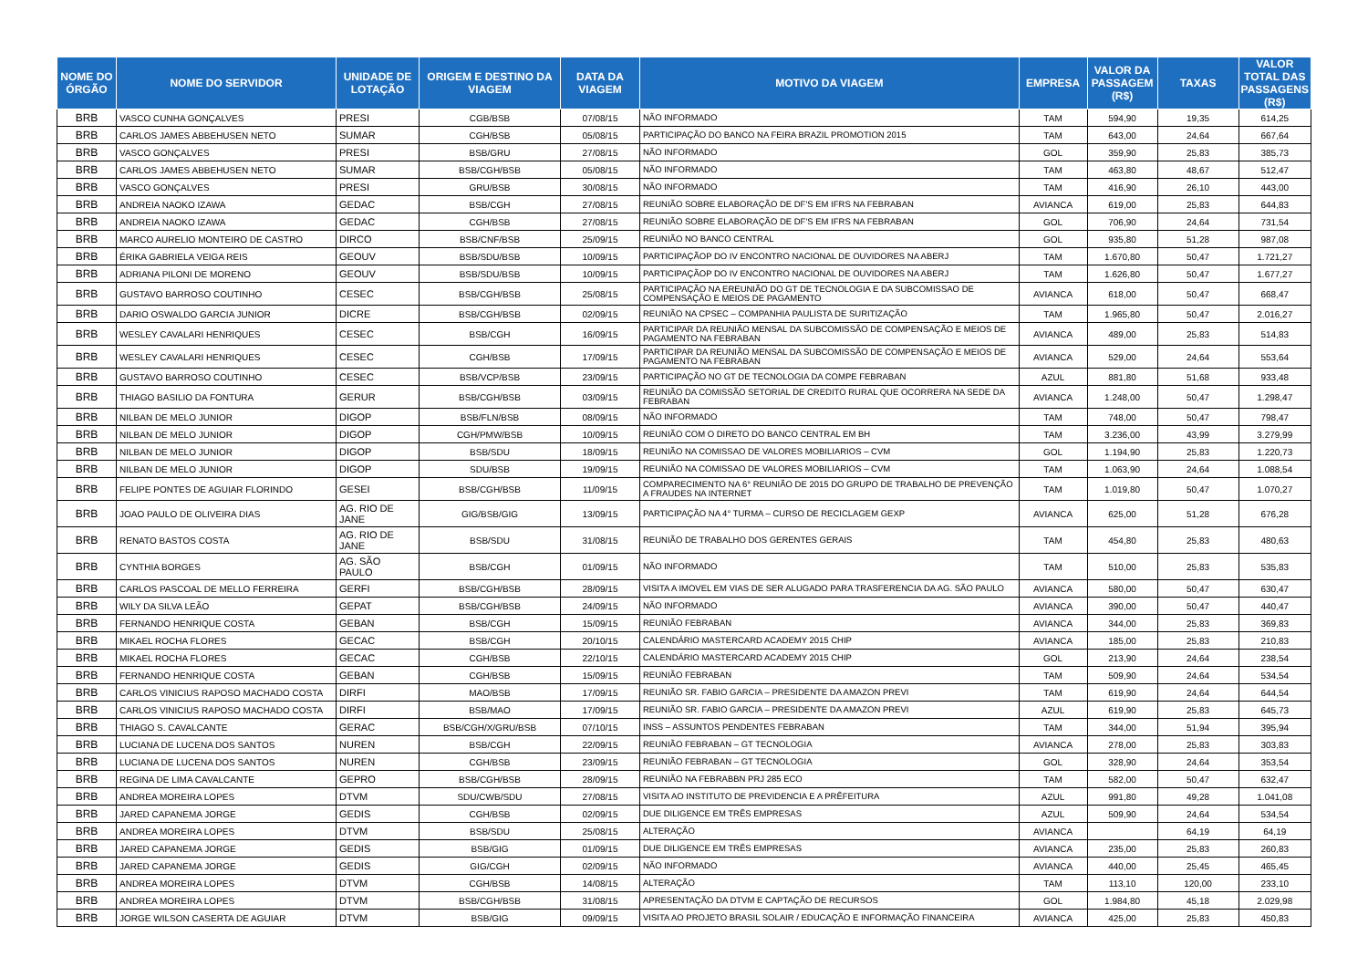| NOME DO ÓRGÃO | NOME DO SERVIDOR | UNIDADE DE LOTAÇÃO | ORIGEM E DESTINO DA VIAGEM | DATA DA VIAGEM | MOTIVO DA VIAGEM | EMPRESA | VALOR DA PASSAGEM (R$) | TAXAS | VALOR TOTAL DAS PASSAGENS (R$) |
| --- | --- | --- | --- | --- | --- | --- | --- | --- | --- |
| BRB | VASCO CUNHA GONÇALVES | PRESI | CGB/BSB | 07/08/15 | NÃO INFORMADO | TAM | 594,90 | 19,35 | 614,25 |
| BRB | CARLOS JAMES ABBEHUSEN NETO | SUMAR | CGH/BSB | 05/08/15 | PARTICIPAÇÃO DO BANCO NA FEIRA BRAZIL PROMOTION 2015 | TAM | 643,00 | 24,64 | 667,64 |
| BRB | VASCO GONÇALVES | PRESI | BSB/GRU | 27/08/15 | NÃO INFORMADO | GOL | 359,90 | 25,83 | 385,73 |
| BRB | CARLOS JAMES ABBEHUSEN NETO | SUMAR | BSB/CGH/BSB | 05/08/15 | NÃO INFORMADO | TAM | 463,80 | 48,67 | 512,47 |
| BRB | VASCO GONÇALVES | PRESI | GRU/BSB | 30/08/15 | NÃO INFORMADO | TAM | 416,90 | 26,10 | 443,00 |
| BRB | ANDREIA NAOKO IZAWA | GEDAC | BSB/CGH | 27/08/15 | REUNIÃO SOBRE ELABORAÇÃO DE DF'S EM IFRS NA FEBRABAN | AVIANCA | 619,00 | 25,83 | 644,83 |
| BRB | ANDREIA NAOKO IZAWA | GEDAC | CGH/BSB | 27/08/15 | REUNIÃO SOBRE ELABORAÇÃO DE DF'S EM IFRS NA FEBRABAN | GOL | 706,90 | 24,64 | 731,54 |
| BRB | MARCO AURELIO MONTEIRO DE CASTRO | DIRCO | BSB/CNF/BSB | 25/09/15 | REUNIÃO NO BANCO CENTRAL | GOL | 935,80 | 51,28 | 987,08 |
| BRB | ÉRIKA GABRIELA VEIGA REIS | GEOUV | BSB/SDU/BSB | 10/09/15 | PARTICIPAÇÃOP DO IV ENCONTRO NACIONAL DE OUVIDORES NA ABERJ | TAM | 1.670,80 | 50,47 | 1.721,27 |
| BRB | ADRIANA PILONI DE MORENO | GEOUV | BSB/SDU/BSB | 10/09/15 | PARTICIPAÇÃOP DO IV ENCONTRO NACIONAL DE OUVIDORES NA ABERJ | TAM | 1.626,80 | 50,47 | 1.677,27 |
| BRB | GUSTAVO BARROSO COUTINHO | CESEC | BSB/CGH/BSB | 25/08/15 | PARTICIPAÇÃO NA EREUNIÃO DO GT DE TECNOLOGIA E DA SUBCOMISSAO DE COMPENSAÇÃO E MEIOS DE PAGAMENTO | AVIANCA | 618,00 | 50,47 | 668,47 |
| BRB | DARIO OSWALDO GARCIA JUNIOR | DICRE | BSB/CGH/BSB | 02/09/15 | REUNIÃO NA CPSEC – COMPANHIA PAULISTA DE SURITIZAÇÃO | TAM | 1.965,80 | 50,47 | 2.016,27 |
| BRB | WESLEY CAVALARI HENRIQUES | CESEC | BSB/CGH | 16/09/15 | PARTICIPAR DA REUNIÃO MENSAL DA SUBCOMISSÃO DE COMPENSAÇÃO E MEIOS DE PAGAMENTO NA FEBRABAN | AVIANCA | 489,00 | 25,83 | 514,83 |
| BRB | WESLEY CAVALARI HENRIQUES | CESEC | CGH/BSB | 17/09/15 | PARTICIPAR DA REUNIÃO MENSAL DA SUBCOMISSÃO DE COMPENSAÇÃO E MEIOS DE PAGAMENTO NA FEBRABAN | AVIANCA | 529,00 | 24,64 | 553,64 |
| BRB | GUSTAVO BARROSO COUTINHO | CESEC | BSB/VCP/BSB | 23/09/15 | PARTICIPAÇÃO NO GT DE TECNOLOGIA DA COMPE FEBRABAN | AZUL | 881,80 | 51,68 | 933,48 |
| BRB | THIAGO BASILIO DA FONTURA | GERUR | BSB/CGH/BSB | 03/09/15 | REUNIÃO DA COMISSÃO SETORIAL DE CREDITO RURAL QUE OCORRERA NA SEDE DA FEBRABAN | AVIANCA | 1.248,00 | 50,47 | 1.298,47 |
| BRB | NILBAN DE MELO JUNIOR | DIGOP | BSB/FLN/BSB | 08/09/15 | NÃO INFORMADO | TAM | 748,00 | 50,47 | 798,47 |
| BRB | NILBAN DE MELO JUNIOR | DIGOP | CGH/PMW/BSB | 10/09/15 | REUNIÃO COM O DIRETO DO BANCO CENTRAL EM BH | TAM | 3.236,00 | 43,99 | 3.279,99 |
| BRB | NILBAN DE MELO JUNIOR | DIGOP | BSB/SDU | 18/09/15 | REUNIÃO NA COMISSAO DE VALORES MOBILIARIOS – CVM | GOL | 1.194,90 | 25,83 | 1.220,73 |
| BRB | NILBAN DE MELO JUNIOR | DIGOP | SDU/BSB | 19/09/15 | REUNIÃO NA COMISSAO DE VALORES MOBILIARIOS – CVM | TAM | 1.063,90 | 24,64 | 1.088,54 |
| BRB | FELIPE PONTES DE AGUIAR FLORINDO | GESEI | BSB/CGH/BSB | 11/09/15 | COMPARECIMENTO NA 6° REUNIÃO DE 2015 DO GRUPO DE TRABALHO DE PREVENÇÃO A FRAUDES NA INTERNET | TAM | 1.019,80 | 50,47 | 1.070,27 |
| BRB | JOAO PAULO DE OLIVEIRA DIAS | AG. RIO DE JANE | GIG/BSB/GIG | 13/09/15 | PARTICIPAÇÃO NA 4° TURMA – CURSO DE RECICLAGEM GEXP | AVIANCA | 625,00 | 51,28 | 676,28 |
| BRB | RENATO BASTOS COSTA | AG. RIO DE JANE | BSB/SDU | 31/08/15 | REUNIÃO DE TRABALHO DOS GERENTES GERAIS | TAM | 454,80 | 25,83 | 480,63 |
| BRB | CYNTHIA BORGES | AG. SÃO PAULO | BSB/CGH | 01/09/15 | NÃO INFORMADO | TAM | 510,00 | 25,83 | 535,83 |
| BRB | CARLOS PASCOAL DE MELLO FERREIRA | GERFI | BSB/CGH/BSB | 28/09/15 | VISITA A IMOVEL EM VIAS DE SER ALUGADO PARA TRASFERENCIA DA AG. SÃO PAULO | AVIANCA | 580,00 | 50,47 | 630,47 |
| BRB | WILY DA SILVA LEÃO | GEPAT | BSB/CGH/BSB | 24/09/15 | NÃO INFORMADO | AVIANCA | 390,00 | 50,47 | 440,47 |
| BRB | FERNANDO HENRIQUE COSTA | GEBAN | BSB/CGH | 15/09/15 | REUNIÃO FEBRABAN | AVIANCA | 344,00 | 25,83 | 369,83 |
| BRB | MIKAEL ROCHA FLORES | GECAC | BSB/CGH | 20/10/15 | CALENDÁRIO MASTERCARD ACADEMY 2015 CHIP | AVIANCA | 185,00 | 25,83 | 210,83 |
| BRB | MIKAEL ROCHA FLORES | GECAC | CGH/BSB | 22/10/15 | CALENDÁRIO MASTERCARD ACADEMY 2015 CHIP | GOL | 213,90 | 24,64 | 238,54 |
| BRB | FERNANDO HENRIQUE COSTA | GEBAN | CGH/BSB | 15/09/15 | REUNIÃO FEBRABAN | TAM | 509,90 | 24,64 | 534,54 |
| BRB | CARLOS VINICIUS RAPOSO MACHADO COSTA | DIRFI | MAO/BSB | 17/09/15 | REUNIÃO SR. FABIO GARCIA – PRESIDENTE DA AMAZON PREVI | TAM | 619,90 | 24,64 | 644,54 |
| BRB | CARLOS VINICIUS RAPOSO MACHADO COSTA | DIRFI | BSB/MAO | 17/09/15 | REUNIÃO SR. FABIO GARCIA – PRESIDENTE DA AMAZON PREVI | AZUL | 619,90 | 25,83 | 645,73 |
| BRB | THIAGO S. CAVALCANTE | GERAC | BSB/CGH/X/GRU/BSB | 07/10/15 | INSS – ASSUNTOS PENDENTES FEBRABAN | TAM | 344,00 | 51,94 | 395,94 |
| BRB | LUCIANA DE LUCENA DOS SANTOS | NUREN | BSB/CGH | 22/09/15 | REUNIÃO FEBRABAN – GT TECNOLOGIA | AVIANCA | 278,00 | 25,83 | 303,83 |
| BRB | LUCIANA DE LUCENA DOS SANTOS | NUREN | CGH/BSB | 23/09/15 | REUNIÃO FEBRABAN – GT TECNOLOGIA | GOL | 328,90 | 24,64 | 353,54 |
| BRB | REGINA DE LIMA CAVALCANTE | GEPRO | BSB/CGH/BSB | 28/09/15 | REUNIÃO NA FEBRABBN PRJ 285 ECO | TAM | 582,00 | 50,47 | 632,47 |
| BRB | ANDREA MOREIRA LOPES | DTVM | SDU/CWB/SDU | 27/08/15 | VISITA AO INSTITUTO DE PREVIDENCIA E A PRÊFEITURA | AZUL | 991,80 | 49,28 | 1.041,08 |
| BRB | JARED CAPANEMA JORGE | GEDIS | CGH/BSB | 02/09/15 | DUE DILIGENCE EM TRÊS EMPRESAS | AZUL | 509,90 | 24,64 | 534,54 |
| BRB | ANDREA MOREIRA LOPES | DTVM | BSB/SDU | 25/08/15 | ALTERAÇÃO | AVIANCA | | 64,19 | 64,19 |
| BRB | JARED CAPANEMA JORGE | GEDIS | BSB/GIG | 01/09/15 | DUE DILIGENCE EM TRÊS EMPRESAS | AVIANCA | 235,00 | 25,83 | 260,83 |
| BRB | JARED CAPANEMA JORGE | GEDIS | GIG/CGH | 02/09/15 | NÃO INFORMADO | AVIANCA | 440,00 | 25,45 | 465,45 |
| BRB | ANDREA MOREIRA LOPES | DTVM | CGH/BSB | 14/08/15 | ALTERAÇÃO | TAM | 113,10 | 120,00 | 233,10 |
| BRB | ANDREA MOREIRA LOPES | DTVM | BSB/CGH/BSB | 31/08/15 | APRESENTAÇÃO DA DTVM E CAPTAÇÃO DE RECURSOS | GOL | 1.984,80 | 45,18 | 2.029,98 |
| BRB | JORGE WILSON CASERTA DE AGUIAR | DTVM | BSB/GIG | 09/09/15 | VISITA AO PROJETO BRASIL SOLAIR / EDUCAÇÃO E INFORMAÇÃO FINANCEIRA | AVIANCA | 425,00 | 25,83 | 450,83 |